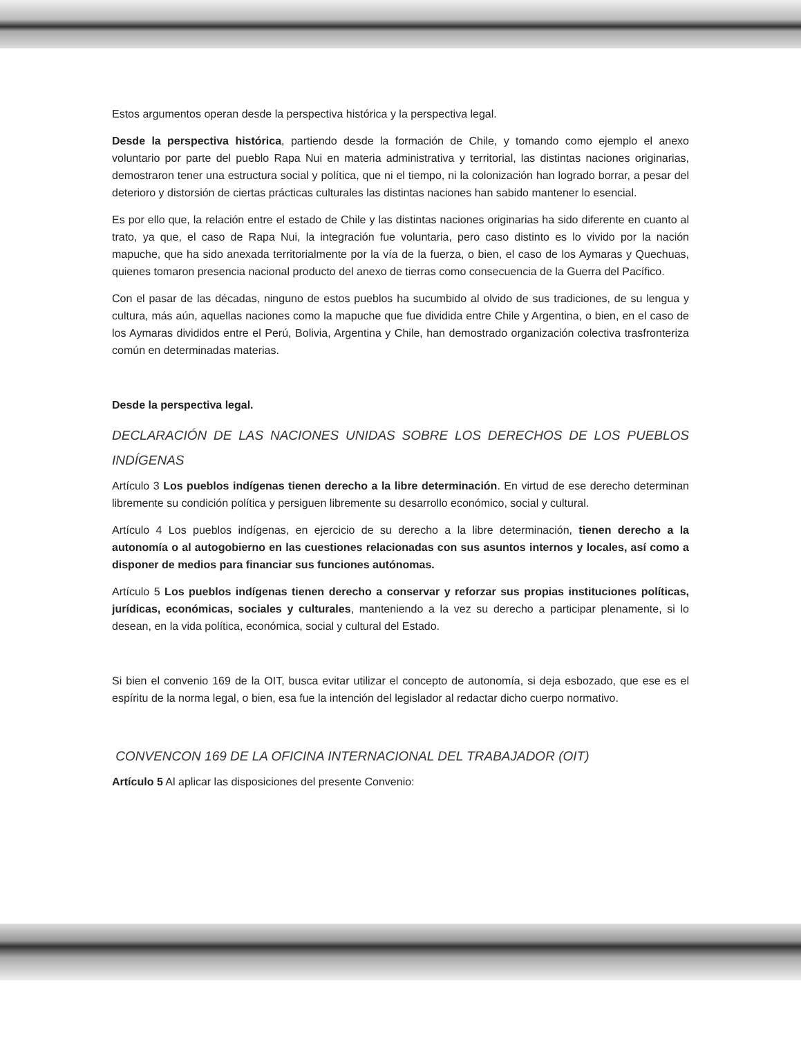Estos argumentos operan desde la perspectiva histórica y la perspectiva legal.
Desde la perspectiva histórica, partiendo desde la formación de Chile, y tomando como ejemplo el anexo voluntario por parte del pueblo Rapa Nui en materia administrativa y territorial, las distintas naciones originarias, demostraron tener una estructura social y política, que ni el tiempo, ni la colonización han logrado borrar, a pesar del deterioro y distorsión de ciertas prácticas culturales las distintas naciones han sabido mantener lo esencial.
Es por ello que, la relación entre el estado de Chile y las distintas naciones originarias ha sido diferente en cuanto al trato, ya que, el caso de Rapa Nui, la integración fue voluntaria, pero caso distinto es lo vivido por la nación mapuche, que ha sido anexada territorialmente por la vía de la fuerza, o bien, el caso de los Aymaras y Quechuas, quienes tomaron presencia nacional producto del anexo de tierras como consecuencia de la Guerra del Pacífico.
Con el pasar de las décadas, ninguno de estos pueblos ha sucumbido al olvido de sus tradiciones, de su lengua y cultura, más aún, aquellas naciones como la mapuche que fue dividida entre Chile y Argentina, o bien, en el caso de los Aymaras divididos entre el Perú, Bolivia, Argentina y Chile, han demostrado organización colectiva trasfronteriza común en determinadas materias.
Desde la perspectiva legal.
DECLARACIÓN DE LAS NACIONES UNIDAS SOBRE LOS DERECHOS DE LOS PUEBLOS INDÍGENAS
Artículo 3 Los pueblos indígenas tienen derecho a la libre determinación. En virtud de ese derecho determinan libremente su condición política y persiguen libremente su desarrollo económico, social y cultural.
Artículo 4 Los pueblos indígenas, en ejercicio de su derecho a la libre determinación, tienen derecho a la autonomía o al autogobierno en las cuestiones relacionadas con sus asuntos internos y locales, así como a disponer de medios para financiar sus funciones autónomas.
Artículo 5 Los pueblos indígenas tienen derecho a conservar y reforzar sus propias instituciones políticas, jurídicas, económicas, sociales y culturales, manteniendo a la vez su derecho a participar plenamente, si lo desean, en la vida política, económica, social y cultural del Estado.
Si bien el convenio 169 de la OIT, busca evitar utilizar el concepto de autonomía, si deja esbozado, que ese es el espíritu de la norma legal, o bien, esa fue la intención del legislador al redactar dicho cuerpo normativo.
CONVENCON 169 DE LA OFICINA INTERNACIONAL DEL TRABAJADOR (OIT)
Artículo 5 Al aplicar las disposiciones del presente Convenio: